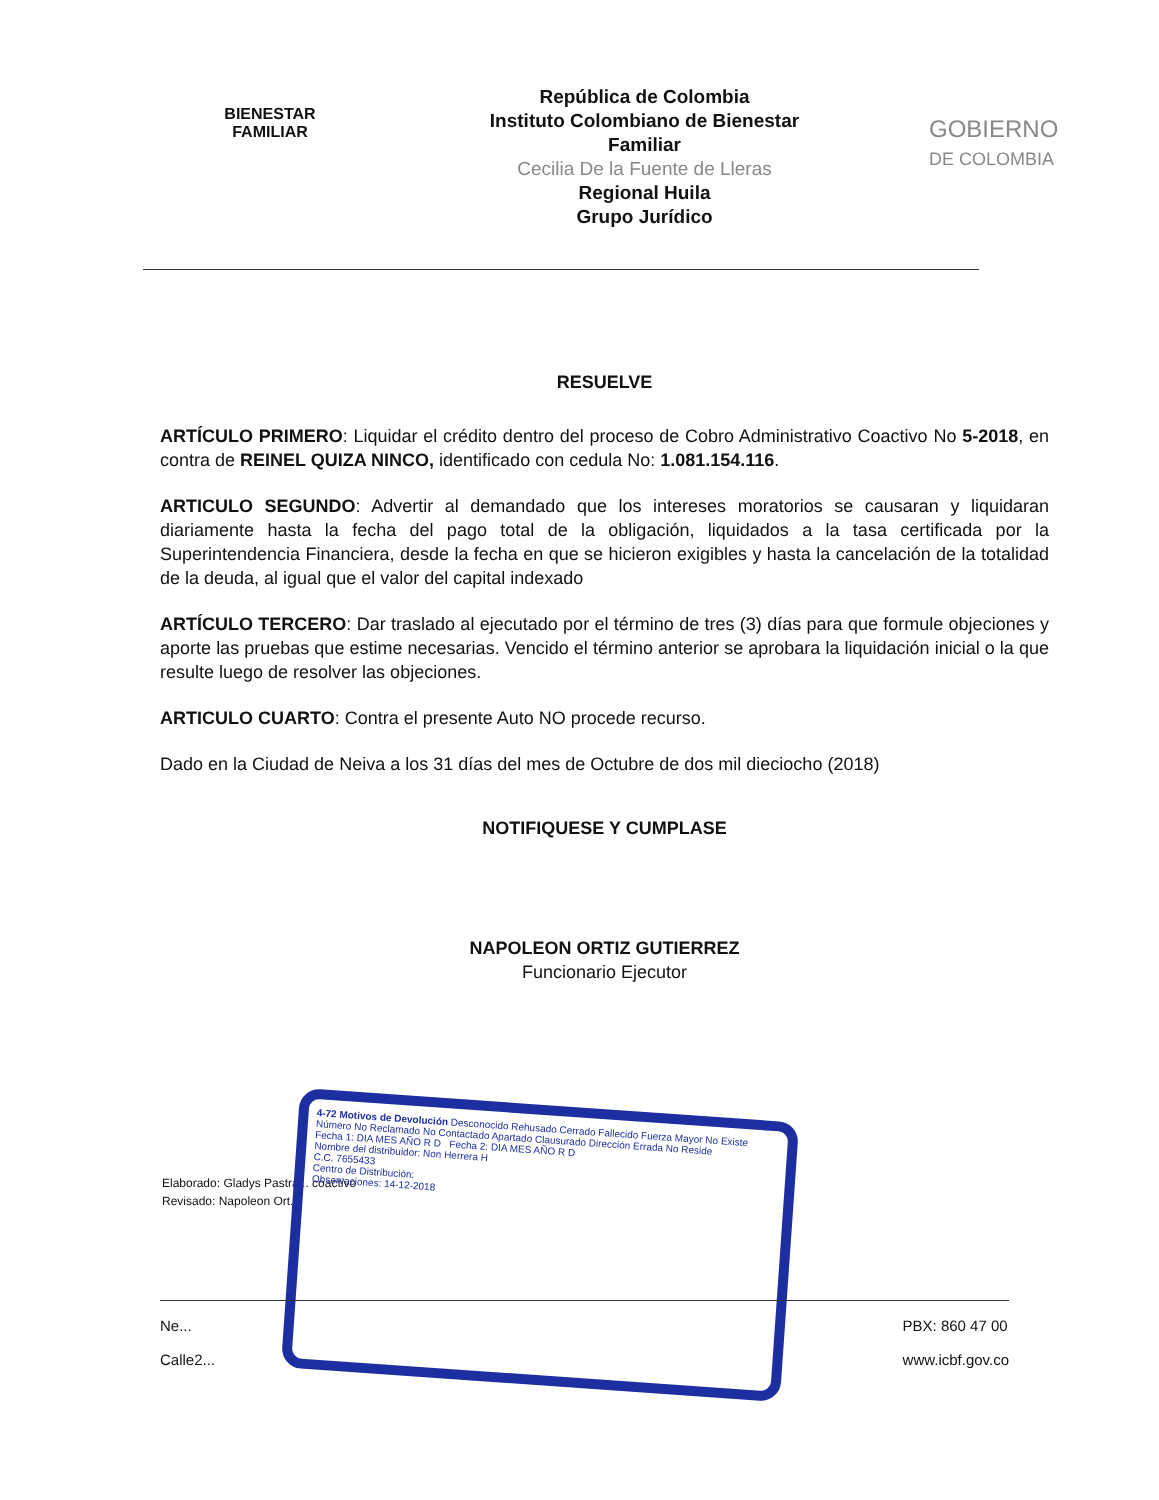BIENESTAR
FAMILIAR
República de Colombia
Instituto Colombiano de Bienestar
Familiar
Cecilia De la Fuente de Lleras
Regional Huila
Grupo Jurídico
GOBIERNO
DE COLOMBIA
RESUELVE
ARTÍCULO PRIMERO: Liquidar el crédito dentro del proceso de Cobro Administrativo Coactivo No 5-2018, en contra de REINEL QUIZA NINCO, identificado con cedula No: 1.081.154.116.
ARTICULO SEGUNDO: Advertir al demandado que los intereses moratorios se causaran y liquidaran diariamente hasta la fecha del pago total de la obligación, liquidados a la tasa certificada por la Superintendencia Financiera, desde la fecha en que se hicieron exigibles y hasta la cancelación de la totalidad de la deuda, al igual que el valor del capital indexado
ARTÍCULO TERCERO: Dar traslado al ejecutado por el término de tres (3) días para que formule objeciones y aporte las pruebas que estime necesarias. Vencido el término anterior se aprobara la liquidación inicial o la que resulte luego de resolver las objeciones.
ARTICULO CUARTO: Contra el presente Auto NO procede recurso.
Dado en la Ciudad de Neiva a los 31 días del mes de Octubre de dos mil dieciocho (2018)
NOTIFIQUESE Y CUMPLASE
NAPOLEON ORTIZ GUTIERREZ
Funcionario Ejecutor
Elaborado: Gladys Pastra... coactivo
Revisado: Napoleon Ort...
4-72 Motivos de Devolución Desconocido Rehusado Cerrado Fallecido Fuerza Mayor No Existe Número No Reclamado No Contactado Apartado Clausurado Dirección Errada No Reside
Fecha 1: DIA MES AÑO R D Fecha 2: DIA MES AÑO R D
Nombre del distribuidor: Non Herrera H
C.C. 7655433
Centro de Distribución:
Observaciones: 14-12-2018
Ne...
Calle2...
PBX: 860 47 00
www.icbf.gov.co